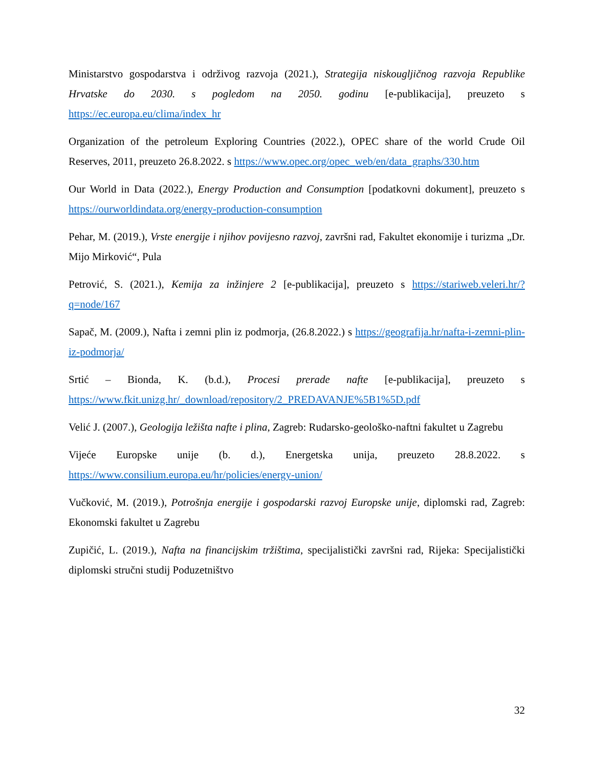Ministarstvo gospodarstva i održivog razvoja (2021.), Strategija niskougljičnog razvoja Republike Hrvatske do 2030. s pogledom na 2050. godinu [e-publikacija], preuzeto s https://ec.europa.eu/clima/index_hr
Organization of the petroleum Exploring Countries (2022.), OPEC share of the world Crude Oil Reserves, 2011, preuzeto 26.8.2022. s https://www.opec.org/opec_web/en/data_graphs/330.htm
Our World in Data (2022.), Energy Production and Consumption [podatkovni dokument], preuzeto s https://ourworldindata.org/energy-production-consumption
Pehar, M. (2019.), Vrste energije i njihov povijesno razvoj, završni rad, Fakultet ekonomije i turizma „Dr. Mijo Mirković“, Pula
Petrović, S. (2021.), Kemija za inžinjere 2 [e-publikacija], preuzeto s https://stariweb.veleri.hr/?q=node/167
Sapač, M. (2009.), Nafta i zemni plin iz podmorja, (26.8.2022.) s https://geografija.hr/nafta-i-zemni-plin-iz-podmorja/
Srtić – Bionda, K. (b.d.), Procesi prerade nafte [e-publikacija], preuzeto s https://www.fkit.unizg.hr/_download/repository/2_PREDAVANJE%5B1%5D.pdf
Velić J. (2007.), Geologija ležišta nafte i plina, Zagreb: Rudarsko-geološko-naftni fakultet u Zagrebu
Vijeće Europske unije (b. d.), Energetska unija, preuzeto 28.8.2022. s https://www.consilium.europa.eu/hr/policies/energy-union/
Vučković, M. (2019.), Potrošnja energije i gospodarski razvoj Europske unije, diplomski rad, Zagreb: Ekonomski fakultet u Zagrebu
Zupičić, L. (2019.), Nafta na financijskim tržištima, specijalistički završni rad, Rijeka: Specijalistički diplomski stručni studij Poduzetništvo
32